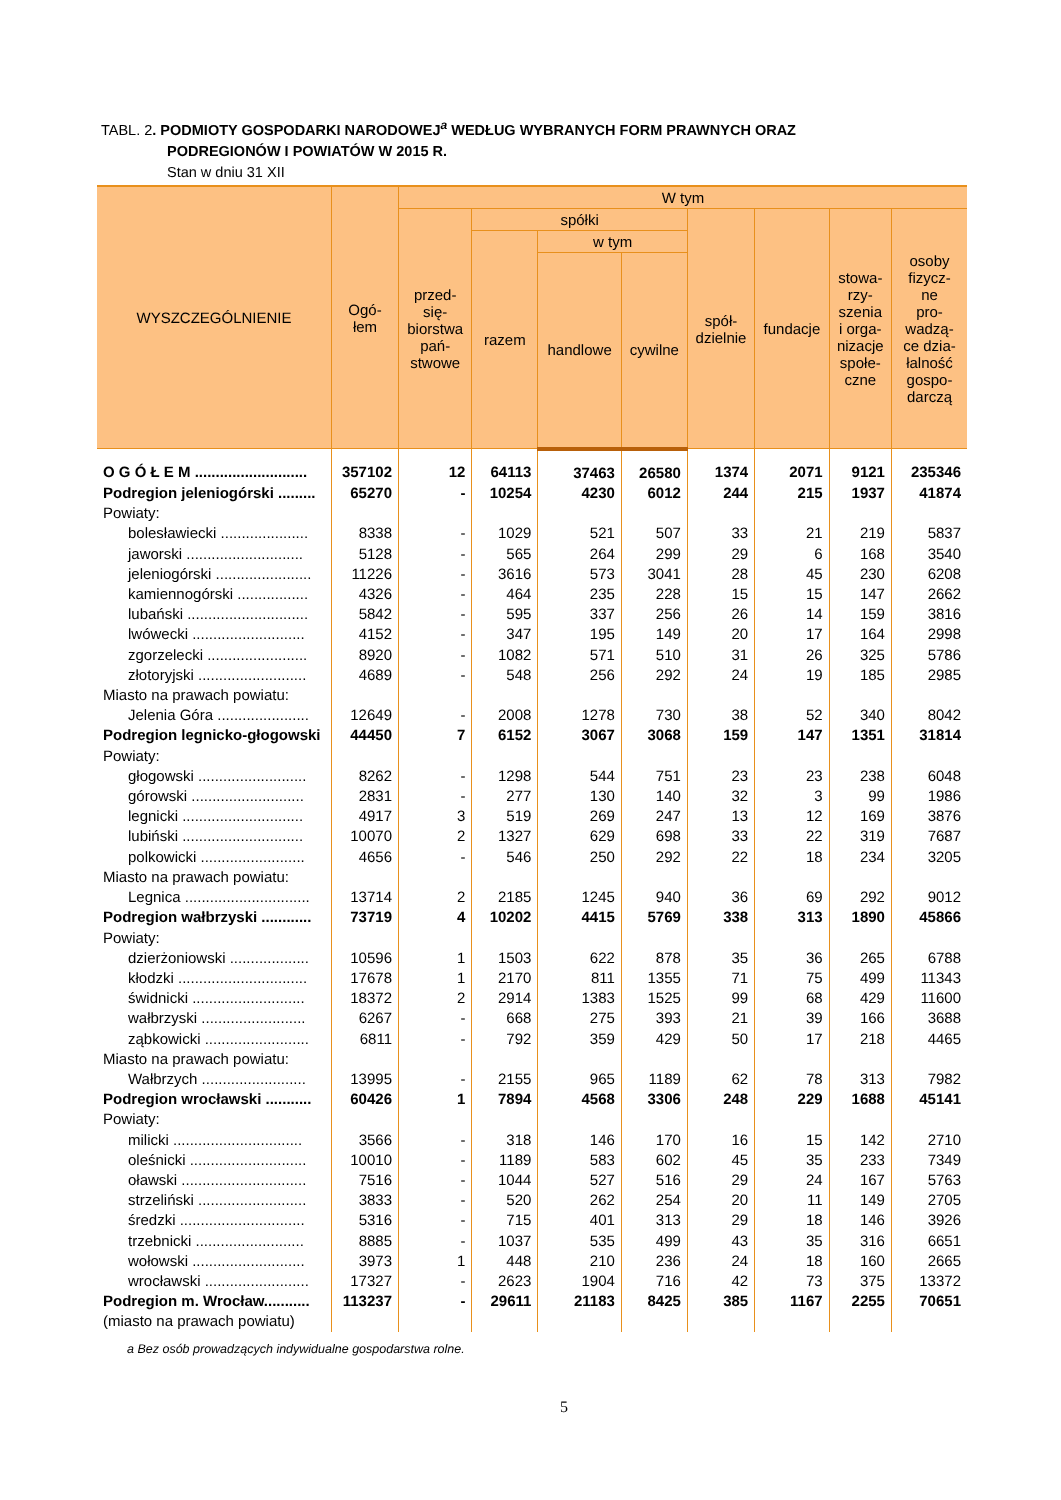TABL. 2. PODMIOTY GOSPODARKI NARODOWEJ<sup>a</sup> WEDŁUG WYBRANYCH FORM PRAWNYCH ORAZ
PODREGIONÓW I POWIATÓW W 2015 R.
Stan w dniu 31 XII
| WYSZCZEGÓLNIENIE | Ogó- łem | W tym | | | | | | | |
| --- | --- | --- | --- | --- | --- | --- | --- | --- | --- |
| | | przed- się- biorstwa pań- stwowe | spółki | | | spół- dzielnie | fundacje | stowa- rzy- szenia i orga- nizacje społe- czne | osoby fizycz- ne pro- wadzą- ce dzia- łalność gospo- darczą |
| | | | razem | w tym | | | | | |
| | | | | handlowe | cywilne | | | | |
| O G Ó Ł E M ........................... | 357102 | 12 | 64113 | 37463 | 26580 | 1374 | 2071 | 9121 | 235346 |
| Podregion jeleniogórski ......... | 65270 | - | 10254 | 4230 | 6012 | 244 | 215 | 1937 | 41874 |
| Powiaty: | | | | | | | | | |
| bolesławiecki ..................... | 8338 | - | 1029 | 521 | 507 | 33 | 21 | 219 | 5837 |
| jaworski ............................ | 5128 | - | 565 | 264 | 299 | 29 | 6 | 168 | 3540 |
| jeleniogórski ....................... | 11226 | - | 3616 | 573 | 3041 | 28 | 45 | 230 | 6208 |
| kamiennogórski ................. | 4326 | - | 464 | 235 | 228 | 15 | 15 | 147 | 2662 |
| lubański ............................. | 5842 | - | 595 | 337 | 256 | 26 | 14 | 159 | 3816 |
| lwówecki ........................... | 4152 | - | 347 | 195 | 149 | 20 | 17 | 164 | 2998 |
| zgorzelecki ........................ | 8920 | - | 1082 | 571 | 510 | 31 | 26 | 325 | 5786 |
| złotoryjski .......................... | 4689 | - | 548 | 256 | 292 | 24 | 19 | 185 | 2985 |
| Miasto na prawach powiatu: | | | | | | | | | |
| Jelenia Góra ...................... | 12649 | - | 2008 | 1278 | 730 | 38 | 52 | 340 | 8042 |
| Podregion legnicko-głogowski | 44450 | 7 | 6152 | 3067 | 3068 | 159 | 147 | 1351 | 31814 |
| Powiaty: | | | | | | | | | |
| głogowski .......................... | 8262 | - | 1298 | 544 | 751 | 23 | 23 | 238 | 6048 |
| górowski ........................... | 2831 | - | 277 | 130 | 140 | 32 | 3 | 99 | 1986 |
| legnicki ............................. | 4917 | 3 | 519 | 269 | 247 | 13 | 12 | 169 | 3876 |
| lubiński ............................. | 10070 | 2 | 1327 | 629 | 698 | 33 | 22 | 319 | 7687 |
| polkowicki ......................... | 4656 | - | 546 | 250 | 292 | 22 | 18 | 234 | 3205 |
| Miasto na prawach powiatu: | | | | | | | | | |
| Legnica .............................. | 13714 | 2 | 2185 | 1245 | 940 | 36 | 69 | 292 | 9012 |
| Podregion wałbrzyski ............ | 73719 | 4 | 10202 | 4415 | 5769 | 338 | 313 | 1890 | 45866 |
| Powiaty: | | | | | | | | | |
| dzierżoniowski ................... | 10596 | 1 | 1503 | 622 | 878 | 35 | 36 | 265 | 6788 |
| kłodzki ............................... | 17678 | 1 | 2170 | 811 | 1355 | 71 | 75 | 499 | 11343 |
| świdnicki ........................... | 18372 | 2 | 2914 | 1383 | 1525 | 99 | 68 | 429 | 11600 |
| wałbrzyski ......................... | 6267 | - | 668 | 275 | 393 | 21 | 39 | 166 | 3688 |
| ząbkowicki ......................... | 6811 | - | 792 | 359 | 429 | 50 | 17 | 218 | 4465 |
| Miasto na prawach powiatu: | | | | | | | | | |
| Wałbrzych ......................... | 13995 | - | 2155 | 965 | 1189 | 62 | 78 | 313 | 7982 |
| Podregion wrocławski ........... | 60426 | 1 | 7894 | 4568 | 3306 | 248 | 229 | 1688 | 45141 |
| Powiaty: | | | | | | | | | |
| milicki ............................... | 3566 | - | 318 | 146 | 170 | 16 | 15 | 142 | 2710 |
| oleśnicki ............................ | 10010 | - | 1189 | 583 | 602 | 45 | 35 | 233 | 7349 |
| oławski .............................. | 7516 | - | 1044 | 527 | 516 | 29 | 24 | 167 | 5763 |
| strzeliński .......................... | 3833 | - | 520 | 262 | 254 | 20 | 11 | 149 | 2705 |
| średzki .............................. | 5316 | - | 715 | 401 | 313 | 29 | 18 | 146 | 3926 |
| trzebnicki .......................... | 8885 | - | 1037 | 535 | 499 | 43 | 35 | 316 | 6651 |
| wołowski ........................... | 3973 | 1 | 448 | 210 | 236 | 24 | 18 | 160 | 2665 |
| wrocławski ......................... | 17327 | - | 2623 | 1904 | 716 | 42 | 73 | 375 | 13372 |
| Podregion m. Wrocław........... | 113237 | - | 29611 | 21183 | 8425 | 385 | 1167 | 2255 | 70651 |
| (miasto na prawach powiatu) | | | | | | | | | |
a Bez osób prowadzących indywidualne gospodarstwa rolne.
5